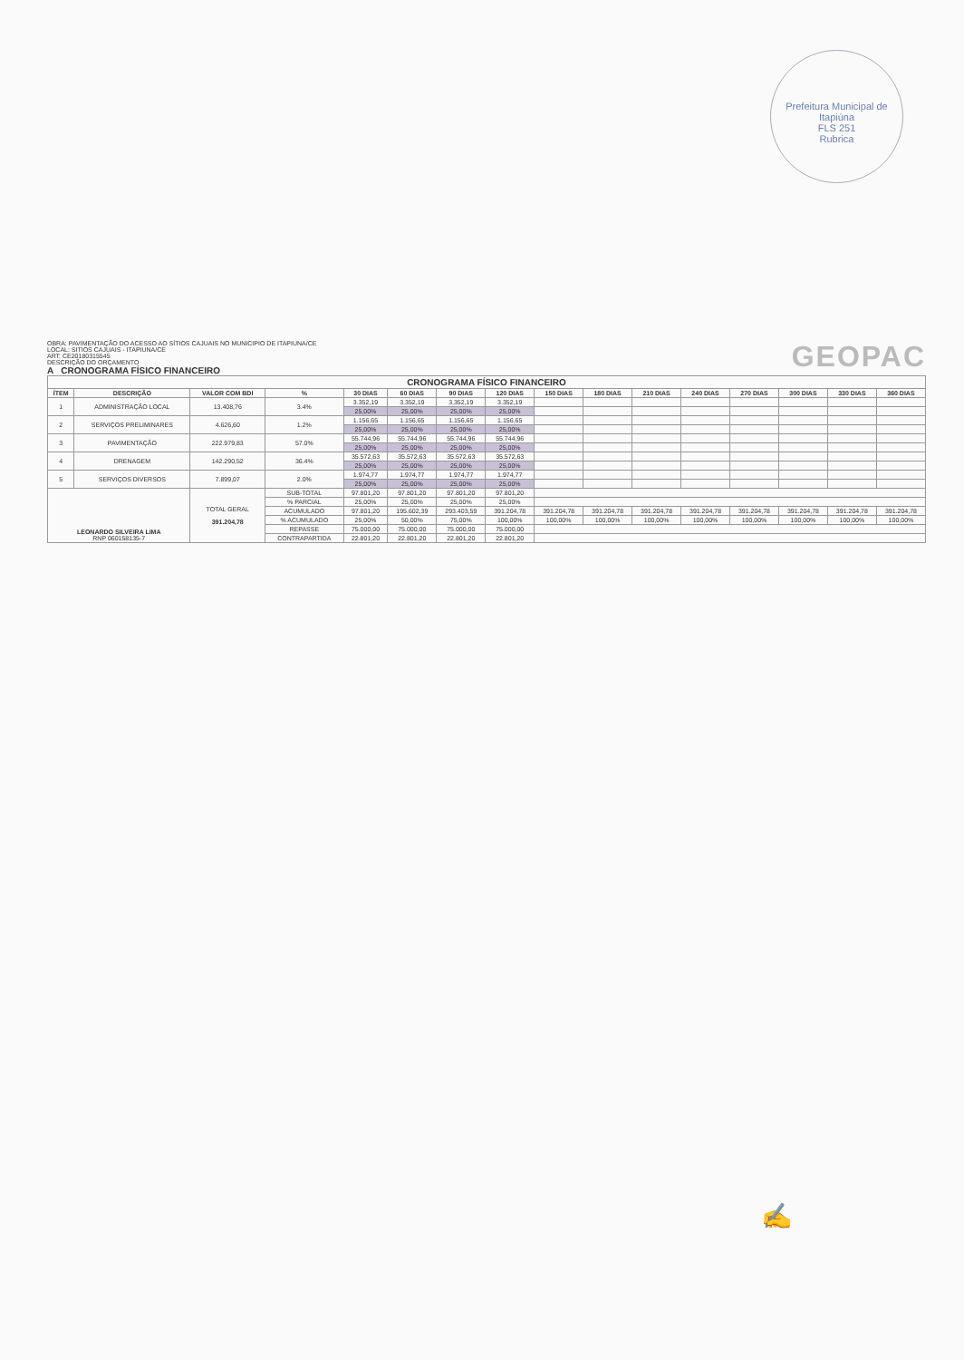Prefeitura Municipal de Itapiúna
FLS 251
Rubrica
OBRA: PAVIMENTAÇÃO DO ACESSO AO SÍTIOS CAJUAIS NO MUNICIPIO DE ITAPIUNA/CE
LOCAL: SITIOS CAJUAIS - ITAPIUNA/CE
ART: CE20180315545
DESCRIÇÃO DO ORÇAMENTO
A CRONOGRAMA FÍSICO FINANCEIRO
GEOPAC
| CRONOGRAMA FÍSICO FINANCEIRO | | | | | | | | | | | | | | | |
| --- | --- | --- | --- | --- | --- | --- | --- | --- | --- | --- | --- | --- | --- | --- | --- |
| ÍTEM | DESCRIÇÃO | VALOR COM BDI | % | 30 DIAS | 60 DIAS | 90 DIAS | 120 DIAS | 150 DIAS | 180 DIAS | 210 DIAS | 240 DIAS | 270 DIAS | 300 DIAS | 330 DIAS | 360 DIAS |
| 1 | ADMINISTRAÇÃO LOCAL | 13.408,76 | 3.4% | 3.352,19 | 3.352,19 | 3.352,19 | 3.352,19 | | | | | | | | |
| | | | | 25,00% | 25,00% | 25,00% | 25,00% | | | | | | | | |
| 2 | SERVIÇOS PRELIMINARES | 4.626,60 | 1.2% | 1.156,65 | 1.156,65 | 1.156,65 | 1.156,65 | | | | | | | | |
| | | | | 25,00% | 25,00% | 25,00% | 25,00% | | | | | | | | |
| 3 | PAVIMENTAÇÃO | 222.979,83 | 57.0% | 55.744,96 | 55.744,96 | 55.744,96 | 55.744,96 | | | | | | | | |
| | | | | 25,00% | 25,00% | 25,00% | 25,00% | | | | | | | | |
| 4 | DRENAGEM | 142.290,52 | 36.4% | 35.572,63 | 35.572,63 | 35.572,63 | 35.572,63 | | | | | | | | |
| | | | | 25,00% | 25,00% | 25,00% | 25,00% | | | | | | | | |
| 5 | SERVIÇOS DIVERSOS | 7.899,07 | 2.0% | 1.974,77 | 1.974,77 | 1.974,77 | 1.974,77 | | | | | | | | |
| | | | | 25,00% | 25,00% | 25,00% | 25,00% | | | | | | | | |
| LEONARDO SILVEIRA LIMA RNP 060158135-7 | | TOTAL GERAL 391.204,78 | SUB-TOTAL | 97.801,20 | 97.801,20 | 97.801,20 | 97.801,20 | | | | | | | | |
| | | | % PARCIAL | 25,00% | 25,00% | 25,00% | 25,00% | | | | | | | | |
| | | | ACUMULADO | 97.801,20 | 195.602,39 | 293.403,59 | 391.204,78 | 391.204,78 | 391.204,78 | 391.204,78 | 391.204,78 | 391.204,78 | 391.204,78 | 391.204,78 | 391.204,78 |
| | | | % ACUMULADO | 25,00% | 50,00% | 75,00% | 100,00% | 100,00% | 100,00% | 100,00% | 100,00% | 100,00% | 100,00% | 100,00% | 100,00% |
| | | | REPASSE | 75.000,00 | 75.000,00 | 75.000,00 | 75.000,00 | | | | | | | | |
| | | | CONTRAPARTIDA | 22.801,20 | 22.801,20 | 22.801,20 | 22.801,20 | | | | | | | | |
✍